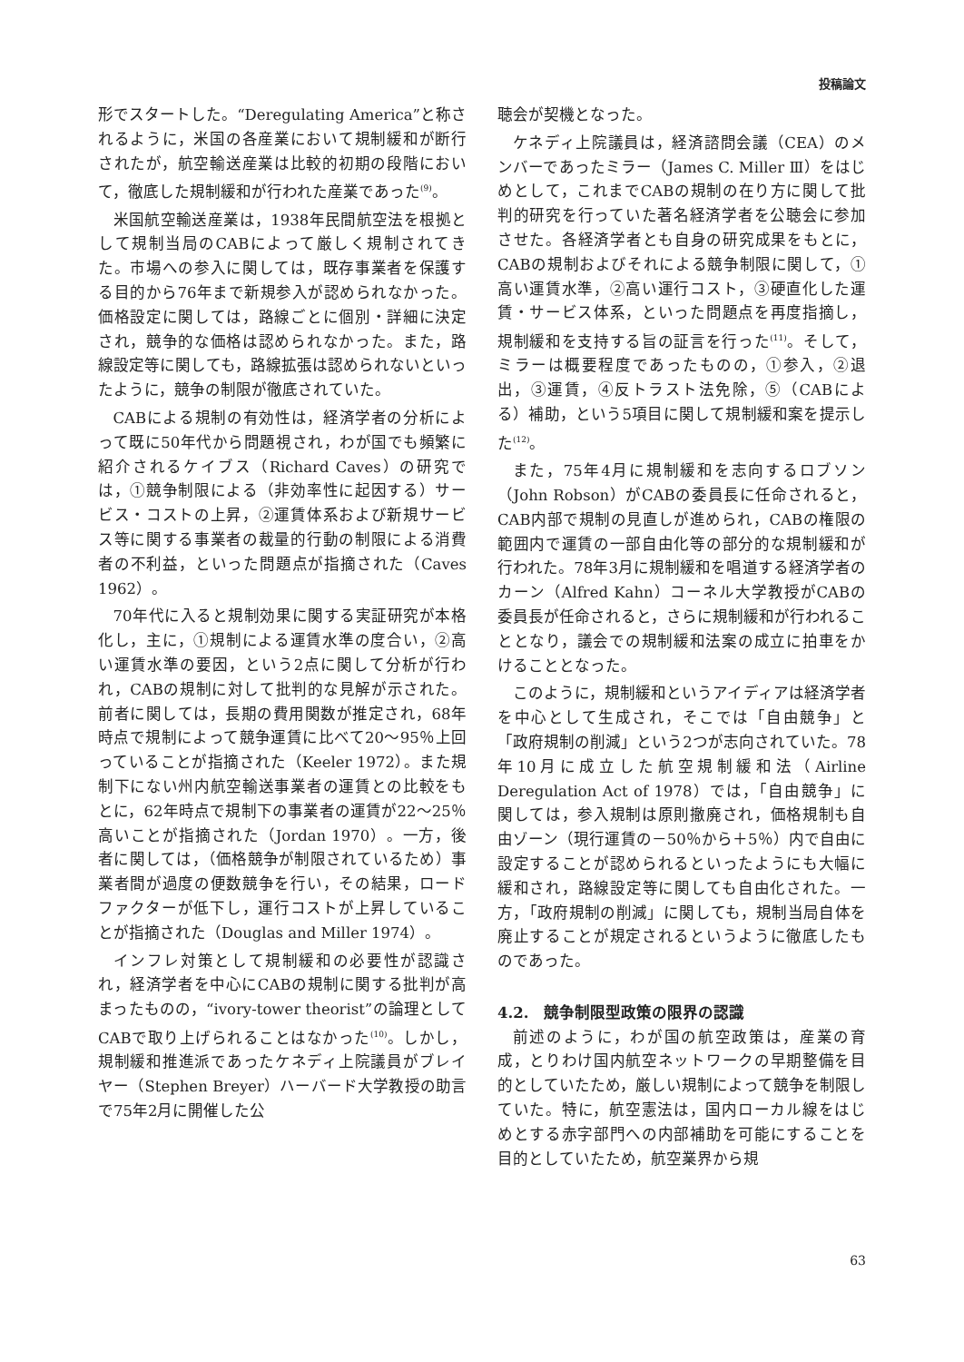投稿論文
形でスタートした。“Deregulating America”と称されるように，米国の各産業において規制緩和が断行されたが，航空輸送産業は比較的初期の段階において，徹底した規制緩和が行われた産業であった<sup>(9)</sup>。
米国航空輸送産業は，1938年民間航空法を根拠として規制当局のCABによって厳しく規制されてきた。市場への参入に関しては，既存事業者を保護する目的から76年まで新規参入が認められなかった。価格設定に関しては，路線ごとに個別・詳細に決定され，競争的な価格は認められなかった。また，路線設定等に関しても，路線拡張は認められないといったように，競争の制限が徹底されていた。
CABによる規制の有効性は，経済学者の分析によって既に50年代から問題視され，わが国でも頻繁に紹介されるケイブス（Richard Caves）の研究では，①競争制限による（非効率性に起因する）サービス・コストの上昇，②運賃体系および新規サービス等に関する事業者の裁量的行動の制限による消費者の不利益，といった問題点が指摘された（Caves 1962）。
70年代に入ると規制効果に関する実証研究が本格化し，主に，①規制による運賃水準の度合い，②高い運賃水準の要因，という2点に関して分析が行われ，CABの規制に対して批判的な見解が示された。前者に関しては，長期の費用関数が推定され，68年時点で規制によって競争運賃に比べて20～95％上回っていることが指摘された（Keeler 1972）。また規制下にない州内航空輸送事業者の運賃との比較をもとに，62年時点で規制下の事業者の運賃が22～25％高いことが指摘された（Jordan 1970）。一方，後者に関しては，（価格競争が制限されているため）事業者間が過度の便数競争を行い，その結果，ロードファクターが低下し，運行コストが上昇していることが指摘された（Douglas and Miller 1974）。
インフレ対策として規制緩和の必要性が認識され，経済学者を中心にCABの規制に関する批判が高まったものの，“ivory-tower theorist”の論理としてCABで取り上げられることはなかった<sup>(10)</sup>。しかし，規制緩和推進派であったケネディ上院議員がブレイヤー（Stephen Breyer）ハーバード大学教授の助言で75年2月に開催した公
聴会が契機となった。
ケネディ上院議員は，経済諮問会議（CEA）のメンバーであったミラー（James C. Miller Ⅲ）をはじめとして，これまでCABの規制の在り方に関して批判的研究を行っていた著名経済学者を公聴会に参加させた。各経済学者とも自身の研究成果をもとに，CABの規制およびそれによる競争制限に関して，①高い運賃水準，②高い運行コスト，③硬直化した運賃・サービス体系，といった問題点を再度指摘し，規制緩和を支持する旨の証言を行った<sup>(11)</sup>。そして，ミラーは概要程度であったものの，①参入，②退出，③運賃，④反トラスト法免除，⑤（CABによる）補助，という5項目に関して規制緩和案を提示した<sup>(12)</sup>。
また，75年4月に規制緩和を志向するロブソン（John Robson）がCABの委員長に任命されると，CAB内部で規制の見直しが進められ，CABの権限の範囲内で運賃の一部自由化等の部分的な規制緩和が行われた。78年3月に規制緩和を唱道する経済学者のカーン（Alfred Kahn）コーネル大学教授がCABの委員長が任命されると，さらに規制緩和が行われることとなり，議会での規制緩和法案の成立に拍車をかけることとなった。
このように，規制緩和というアイディアは経済学者を中心として生成され，そこでは「自由競争」と「政府規制の削減」という2つが志向されていた。78年10月に成立した航空規制緩和法（Airline Deregulation Act of 1978）では，「自由競争」に関しては，参入規制は原則撤廃され，価格規制も自由ゾーン（現行運賃の－50％から＋5％）内で自由に設定することが認められるといったようにも大幅に緩和され，路線設定等に関しても自由化された。一方，「政府規制の削減」に関しても，規制当局自体を廃止することが規定されるというように徹底したものであった。
4.2.　競争制限型政策の限界の認識
前述のように，わが国の航空政策は，産業の育成，とりわけ国内航空ネットワークの早期整備を目的としていたため，厳しい規制によって競争を制限していた。特に，航空憲法は，国内ローカル線をはじめとする赤字部門への内部補助を可能にすることを目的としていたため，航空業界から規
63